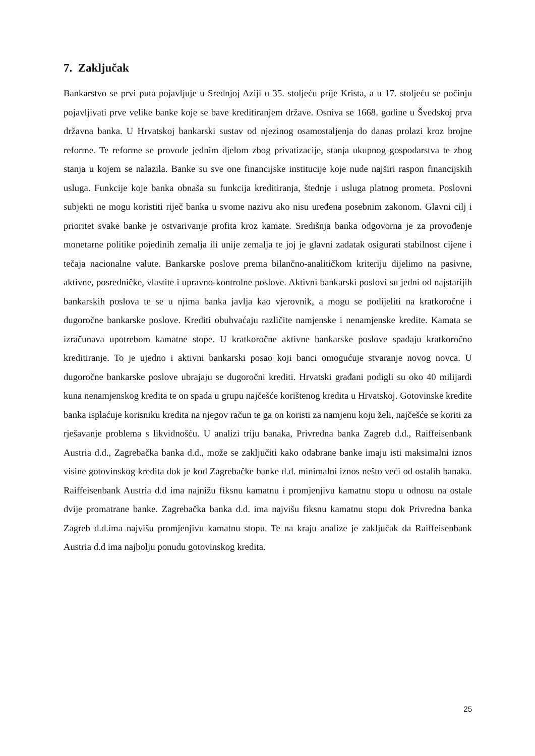7. Zaključak
Bankarstvo se prvi puta pojavljuje u Srednjoj Aziji u 35. stoljeću prije Krista, a u 17. stoljeću se počinju pojavljivati prve velike banke koje se bave kreditiranjem države. Osniva se 1668. godine u Švedskoj prva državna banka. U Hrvatskoj bankarski sustav od njezinog osamostaljenja do danas prolazi kroz brojne reforme. Te reforme se provode jednim djelom zbog privatizacije, stanja ukupnog gospodarstva te zbog stanja u kojem se nalazila. Banke su sve one financijske institucije koje nude najširi raspon financijskih usluga. Funkcije koje banka obnaša su funkcija kreditiranja, štednje i usluga platnog prometa. Poslovni subjekti ne mogu koristiti riječ banka u svome nazivu ako nisu uređena posebnim zakonom. Glavni cilj i prioritet svake banke je ostvarivanje profita kroz kamate. Središnja banka odgovorna je za provođenje monetarne politike pojedinih zemalja ili unije zemalja te joj je glavni zadatak osigurati stabilnost cijene i tečaja nacionalne valute. Bankarske poslove prema bilančno-analitičkom kriteriju dijelimo na pasivne, aktivne, posredničke, vlastite i upravno-kontrolne poslove. Aktivni bankarski poslovi su jedni od najstarijih bankarskih poslova te se u njima banka javlja kao vjerovnik, a mogu se podijeliti na kratkoročne i dugoročne bankarske poslove. Krediti obuhvaćaju različite namjenske i nenamjenske kredite. Kamata se izračunava upotrebom kamatne stope. U kratkoročne aktivne bankarske poslove spadaju kratkoročno kreditiranje. To je ujedno i aktivni bankarski posao koji banci omogućuje stvaranje novog novca. U dugoročne bankarske poslove ubrajaju se dugoročni krediti. Hrvatski građani podigli su oko 40 milijardi kuna nenamjenskog kredita te on spada u grupu najčešće korištenog kredita u Hrvatskoj. Gotovinske kredite banka isplaćuje korisniku kredita na njegov račun te ga on koristi za namjenu koju želi, najčešće se koriti za rješavanje problema s likvidnošću. U analizi triju banaka, Privredna banka Zagreb d.d., Raiffeisenbank Austria d.d., Zagrebačka banka d.d., može se zaključiti kako odabrane banke imaju isti maksimalni iznos visine gotovinskog kredita dok je kod Zagrebačke banke d.d. minimalni iznos nešto veći od ostalih banaka. Raiffeisenbank Austria d.d ima najnižu fiksnu kamatnu i promjenjivu kamatnu stopu u odnosu na ostale dvije promatrane banke. Zagrebačka banka d.d. ima najvišu fiksnu kamatnu stopu dok Privredna banka Zagreb d.d.ima najvišu promjenjivu kamatnu stopu. Te na kraju analize je zaključak da Raiffeisenbank Austria d.d ima najbolju ponudu gotovinskog kredita.
25